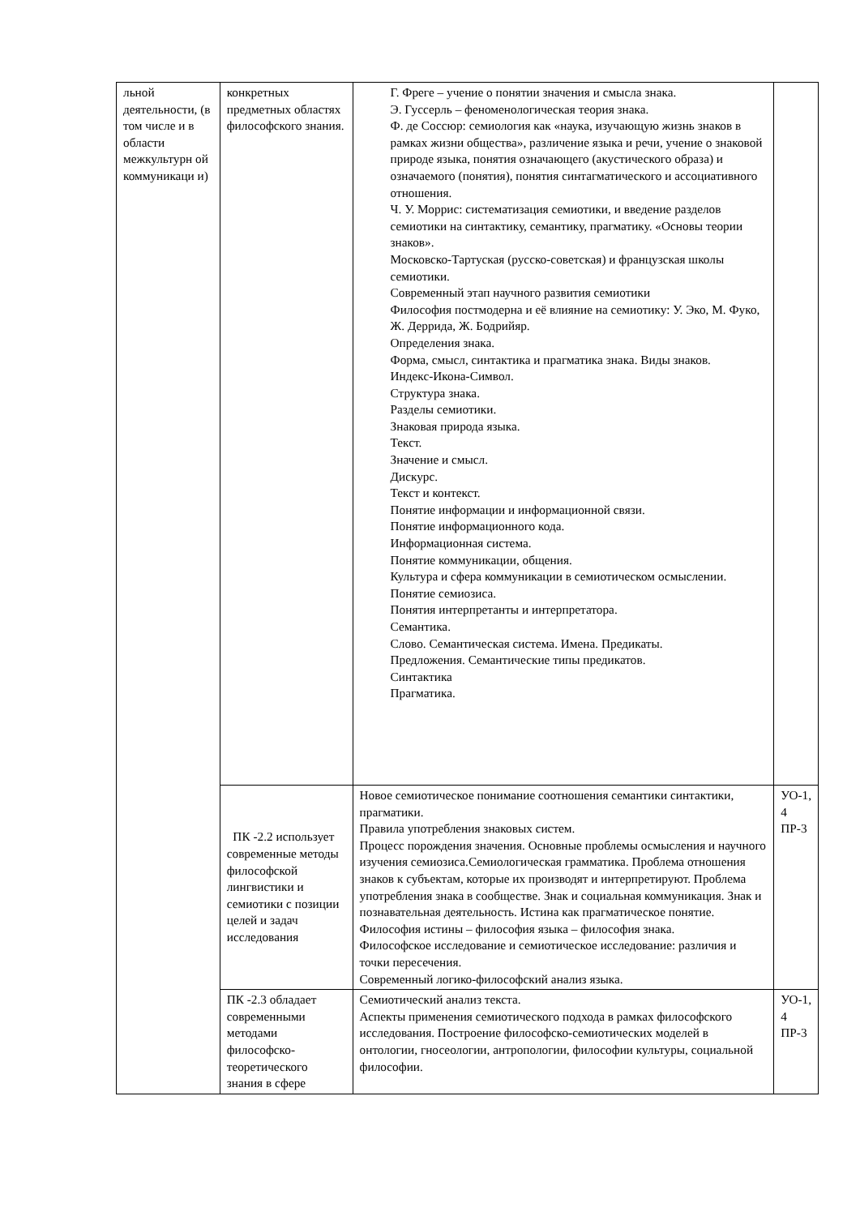| льной деятельности, (в том числе и в области межкультурн ой коммуникаци и) | конкретных предметных областях философского знания. | Г. Фреге – учение о понятии значения и смысла знака. Э. Гуссерль – феноменологическая теория знака. Ф. де Соссюр: семиология как «наука, изучающую жизнь знаков в рамках жизни общества», различение языка и речи, учение о знаковой природе языка, понятия означающего (акустического образа) и означаемого (понятия), понятия синтагматического и ассоциативного отношения. Ч. У. Моррис: систематизация семиотики, и введение разделов семиотики на синтактику, семантику, прагматику. «Основы теории знаков». Московско-Тартуская (русско-советская) и французская школы семиотики. Современный этап научного развития семиотики Философия постмодерна и её влияние на семиотику: У. Эко, М. Фуко, Ж. Деррида, Ж. Бодрийяр. Определения знака. Форма, смысл, синтактика и прагматика знака. Виды знаков. Индекс-Икона-Символ. Структура знака. Разделы семиотики. Знаковая природа языка. Текст. Значение и смысл. Дискурс. Текст и контекст. Понятие информации и информационной связи. Понятие информационного кода. Информационная система. Понятие коммуникации, общения. Культура и сфера коммуникации в семиотическом осмыслении. Понятие семиозиса. Понятия интерпретанты и интерпретатора. Семантика. Слово. Семантическая система. Имена. Предикаты. Предложения. Семантические типы предикатов. Синтактика Прагматика. | |
| | ПК -2.2 использует современные методы философской лингвистики и семиотики с позиции целей и задач исследования | Новое семиотическое понимание соотношения семантики синтактики, прагматики. Правила употребления знаковых систем. Процесс порождения значения. Основные проблемы осмысления и научного изучения семиозиса.Семиологическая грамматика. Проблема отношения знаков к субъектам, которые их производят и интерпретируют. Проблема употребления знака в сообществе. Знак и социальная коммуникация. Знак и познавательная деятельность. Истина как прагматическое понятие. Философия истины – философия языка – философия знака. Философское исследование и семиотическое исследование: различия и точки пересечения. Современный логико-философский анализ языка. | УО-1, 4 ПР-3 |
| | ПК -2.3 обладает современными методами философско-теоретического знания в сфере | Семиотический анализ текста. Аспекты применения семиотического подхода в рамках философского исследования. Построение философско-семиотических моделей в онтологии, гносеологии, антропологии, философии культуры, социальной философии. | УО-1, 4 ПР-3 |